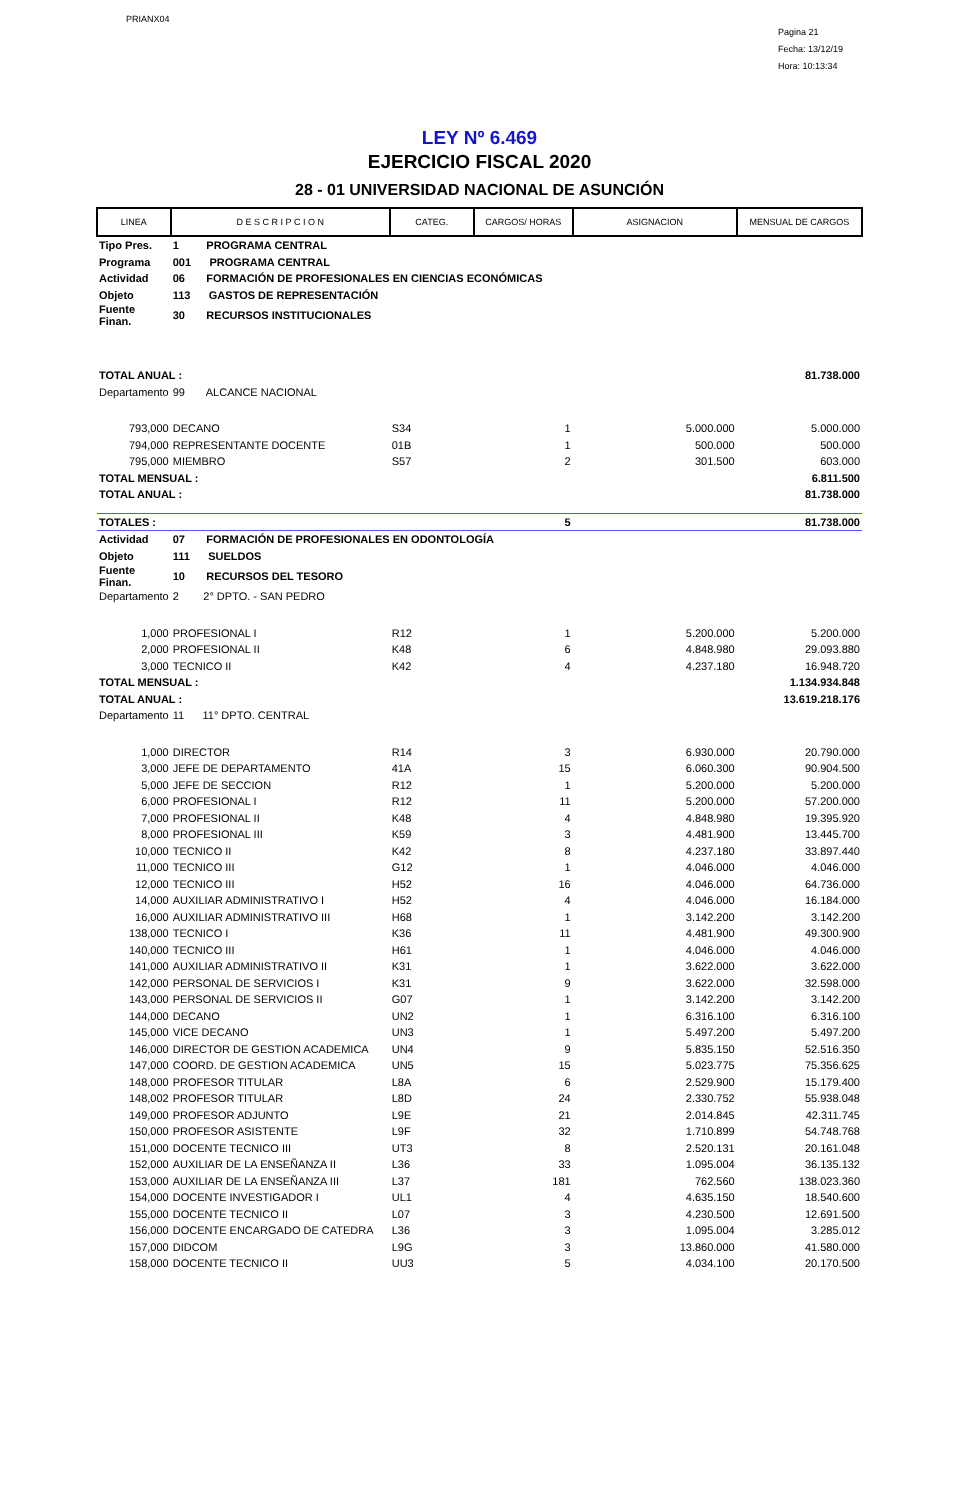PRIANX04
Pagina 21
Fecha: 13/12/19
Hora: 10:13:34
LEY Nº 6.469
EJERCICIO FISCAL 2020
28 - 01 UNIVERSIDAD NACIONAL DE ASUNCIÓN
| LINEA | D E S C R I P C I O N | CATEG. | CARGOS/ HORAS | ASIGNACION | MENSUAL DE CARGOS |
| --- | --- | --- | --- | --- | --- |
| Tipo Pres. | 1 PROGRAMA CENTRAL | | | | |
| Programa | 001 PROGRAMA CENTRAL | | | | |
| Actividad | 06 FORMACIÓN DE PROFESIONALES EN CIENCIAS ECONÓMICAS | | | | |
| Objeto | 113 GASTOS DE REPRESENTACIÓN | | | | |
| Fuente Finan. | 30 RECURSOS INSTITUCIONALES | | | | |
| TOTAL ANUAL : | | | | | 81.738.000 |
| Departamento | 99 ALCANCE NACIONAL | | | | |
| 793,000 | DECANO | S34 | 1 | 5.000.000 | 5.000.000 |
| 794,000 | REPRESENTANTE DOCENTE | 01B | 1 | 500.000 | 500.000 |
| 795,000 | MIEMBRO | S57 | 2 | 301.500 | 603.000 |
| TOTAL MENSUAL : | | | | | 6.811.500 |
| TOTAL ANUAL : | | | | | 81.738.000 |
| TOTALES : | | | 5 | | 81.738.000 |
| Actividad | 07 FORMACIÓN DE PROFESIONALES EN ODONTOLOGÍA | | | | |
| Objeto | 111 SUELDOS | | | | |
| Fuente Finan. | 10 RECURSOS DEL TESORO | | | | |
| Departamento | 2 2° DPTO. - SAN PEDRO | | | | |
| 1,000 | PROFESIONAL I | R12 | 1 | 5.200.000 | 5.200.000 |
| 2,000 | PROFESIONAL II | K48 | 6 | 4.848.980 | 29.093.880 |
| 3,000 | TECNICO II | K42 | 4 | 4.237.180 | 16.948.720 |
| TOTAL MENSUAL : | | | | | 1.134.934.848 |
| TOTAL ANUAL : | | | | | 13.619.218.176 |
| Departamento | 11 11° DPTO. CENTRAL | | | | |
| 1,000 | DIRECTOR | R14 | 3 | 6.930.000 | 20.790.000 |
| 3,000 | JEFE DE DEPARTAMENTO | 41A | 15 | 6.060.300 | 90.904.500 |
| 5,000 | JEFE DE SECCION | R12 | 1 | 5.200.000 | 5.200.000 |
| 6,000 | PROFESIONAL I | R12 | 11 | 5.200.000 | 57.200.000 |
| 7,000 | PROFESIONAL II | K48 | 4 | 4.848.980 | 19.395.920 |
| 8,000 | PROFESIONAL III | K59 | 3 | 4.481.900 | 13.445.700 |
| 10,000 | TECNICO II | K42 | 8 | 4.237.180 | 33.897.440 |
| 11,000 | TECNICO III | G12 | 1 | 4.046.000 | 4.046.000 |
| 12,000 | TECNICO III | H52 | 16 | 4.046.000 | 64.736.000 |
| 14,000 | AUXILIAR ADMINISTRATIVO I | H52 | 4 | 4.046.000 | 16.184.000 |
| 16,000 | AUXILIAR ADMINISTRATIVO III | H68 | 1 | 3.142.200 | 3.142.200 |
| 138,000 | TECNICO I | K36 | 11 | 4.481.900 | 49.300.900 |
| 140,000 | TECNICO III | H61 | 1 | 4.046.000 | 4.046.000 |
| 141,000 | AUXILIAR ADMINISTRATIVO II | K31 | 1 | 3.622.000 | 3.622.000 |
| 142,000 | PERSONAL DE SERVICIOS I | K31 | 9 | 3.622.000 | 32.598.000 |
| 143,000 | PERSONAL DE SERVICIOS II | G07 | 1 | 3.142.200 | 3.142.200 |
| 144,000 | DECANO | UN2 | 1 | 6.316.100 | 6.316.100 |
| 145,000 | VICE DECANO | UN3 | 1 | 5.497.200 | 5.497.200 |
| 146,000 | DIRECTOR DE GESTION ACADEMICA | UN4 | 9 | 5.835.150 | 52.516.350 |
| 147,000 | COORD. DE GESTION ACADEMICA | UN5 | 15 | 5.023.775 | 75.356.625 |
| 148,000 | PROFESOR TITULAR | L8A | 6 | 2.529.900 | 15.179.400 |
| 148,002 | PROFESOR TITULAR | L8D | 24 | 2.330.752 | 55.938.048 |
| 149,000 | PROFESOR ADJUNTO | L9E | 21 | 2.014.845 | 42.311.745 |
| 150,000 | PROFESOR ASISTENTE | L9F | 32 | 1.710.899 | 54.748.768 |
| 151,000 | DOCENTE TECNICO III | UT3 | 8 | 2.520.131 | 20.161.048 |
| 152,000 | AUXILIAR DE LA ENSEÑANZA II | L36 | 33 | 1.095.004 | 36.135.132 |
| 153,000 | AUXILIAR DE LA ENSEÑANZA III | L37 | 181 | 762.560 | 138.023.360 |
| 154,000 | DOCENTE INVESTIGADOR I | UL1 | 4 | 4.635.150 | 18.540.600 |
| 155,000 | DOCENTE TECNICO II | L07 | 3 | 4.230.500 | 12.691.500 |
| 156,000 | DOCENTE ENCARGADO DE CATEDRA | L36 | 3 | 1.095.004 | 3.285.012 |
| 157,000 | DIDCOM | L9G | 3 | 13.860.000 | 41.580.000 |
| 158,000 | DOCENTE TECNICO II | UU3 | 5 | 4.034.100 | 20.170.500 |